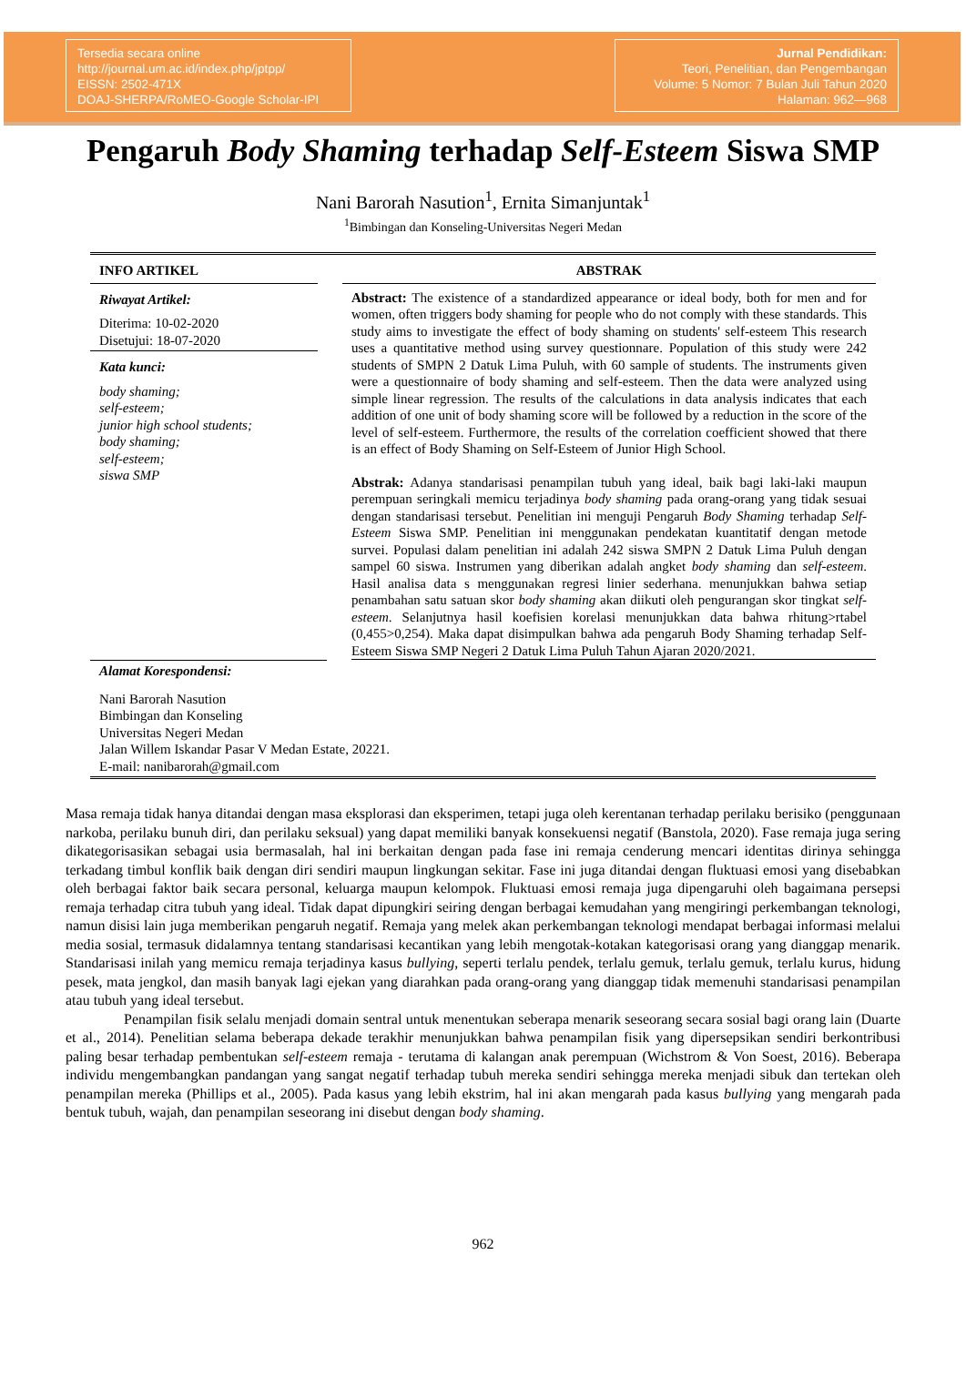Tersedia secara online
http://journal.um.ac.id/index.php/jptpp/
EISSN: 2502-471X
DOAJ-SHERPA/RoMEO-Google Scholar-IPI
Jurnal Pendidikan:
Teori, Penelitian, dan Pengembangan
Volume: 5 Nomor: 7 Bulan Juli Tahun 2020
Halaman: 962—968
Pengaruh Body Shaming terhadap Self-Esteem Siswa SMP
Nani Barorah Nasution<sup>1</sup>, Ernita Simanjuntak<sup>1</sup>
<sup>1</sup> Bimbingan dan Konseling-Universitas Negeri Medan
INFO ARTIKEL
Riwayat Artikel:
Diterima: 10-02-2020
Disetujui: 18-07-2020
Kata kunci:
body shaming;
self-esteem;
junior high school students;
body shaming;
self-esteem;
siswa SMP
ABSTRAK
Abstract: The existence of a standardized appearance or ideal body, both for men and for women, often triggers body shaming for people who do not comply with these standards. This study aims to investigate the effect of body shaming on students' self-esteem This research uses a quantitative method using survey questionnare. Population of this study were 242 students of SMPN 2 Datuk Lima Puluh, with 60 sample of students. The instruments given were a questionnaire of body shaming and self-esteem. Then the data were analyzed using simple linear regression. The results of the calculations in data analysis indicates that each addition of one unit of body shaming score will be followed by a reduction in the score of the level of self-esteem. Furthermore, the results of the correlation coefficient showed that there is an effect of Body Shaming on Self-Esteem of Junior High School.
Abstrak: Adanya standarisasi penampilan tubuh yang ideal, baik bagi laki-laki maupun perempuan seringkali memicu terjadinya body shaming pada orang-orang yang tidak sesuai dengan standarisasi tersebut. Penelitian ini menguji Pengaruh Body Shaming terhadap Self-Esteem Siswa SMP. Penelitian ini menggunakan pendekatan kuantitatif dengan metode survei. Populasi dalam penelitian ini adalah 242 siswa SMPN 2 Datuk Lima Puluh dengan sampel 60 siswa. Instrumen yang diberikan adalah angket body shaming dan self-esteem. Hasil analisa data s menggunakan regresi linier sederhana. menunjukkan bahwa setiap penambahan satu satuan skor body shaming akan diikuti oleh pengurangan skor tingkat self-esteem. Selanjutnya hasil koefisien korelasi menunjukkan data bahwa rhitung>rtabel (0,455>0,254). Maka dapat disimpulkan bahwa ada pengaruh Body Shaming terhadap Self-Esteem Siswa SMP Negeri 2 Datuk Lima Puluh Tahun Ajaran 2020/2021.
Alamat Korespondensi:
Nani Barorah Nasution
Bimbingan dan Konseling
Universitas Negeri Medan
Jalan Willem Iskandar Pasar V Medan Estate, 20221.
E-mail: nanibarorah@gmail.com
Masa remaja tidak hanya ditandai dengan masa eksplorasi dan eksperimen, tetapi juga oleh kerentanan terhadap perilaku berisiko (penggunaan narkoba, perilaku bunuh diri, dan perilaku seksual) yang dapat memiliki banyak konsekuensi negatif (Banstola, 2020). Fase remaja juga sering dikategorisasikan sebagai usia bermasalah, hal ini berkaitan dengan pada fase ini remaja cenderung mencari identitas dirinya sehingga terkadang timbul konflik baik dengan diri sendiri maupun lingkungan sekitar. Fase ini juga ditandai dengan fluktuasi emosi yang disebabkan oleh berbagai faktor baik secara personal, keluarga maupun kelompok. Fluktuasi emosi remaja juga dipengaruhi oleh bagaimana persepsi remaja terhadap citra tubuh yang ideal. Tidak dapat dipungkiri seiring dengan berbagai kemudahan yang mengiringi perkembangan teknologi, namun disisi lain juga memberikan pengaruh negatif. Remaja yang melek akan perkembangan teknologi mendapat berbagai informasi melalui media sosial, termasuk didalamnya tentang standarisasi kecantikan yang lebih mengotak-kotakan kategorisasi orang yang dianggap menarik. Standarisasi inilah yang memicu remaja terjadinya kasus bullying, seperti terlalu pendek, terlalu gemuk, terlalu gemuk, terlalu kurus, hidung pesek, mata jengkol, dan masih banyak lagi ejekan yang diarahkan pada orang-orang yang dianggap tidak memenuhi standarisasi penampilan atau tubuh yang ideal tersebut.
Penampilan fisik selalu menjadi domain sentral untuk menentukan seberapa menarik seseorang secara sosial bagi orang lain (Duarte et al., 2014). Penelitian selama beberapa dekade terakhir menunjukkan bahwa penampilan fisik yang dipersepsikan sendiri berkontribusi paling besar terhadap pembentukan self-esteem remaja - terutama di kalangan anak perempuan (Wichstrom & Von Soest, 2016). Beberapa individu mengembangkan pandangan yang sangat negatif terhadap tubuh mereka sendiri sehingga mereka menjadi sibuk dan tertekan oleh penampilan mereka (Phillips et al., 2005). Pada kasus yang lebih ekstrim, hal ini akan mengarah pada kasus bullying yang mengarah pada bentuk tubuh, wajah, dan penampilan seseorang ini disebut dengan body shaming.
962